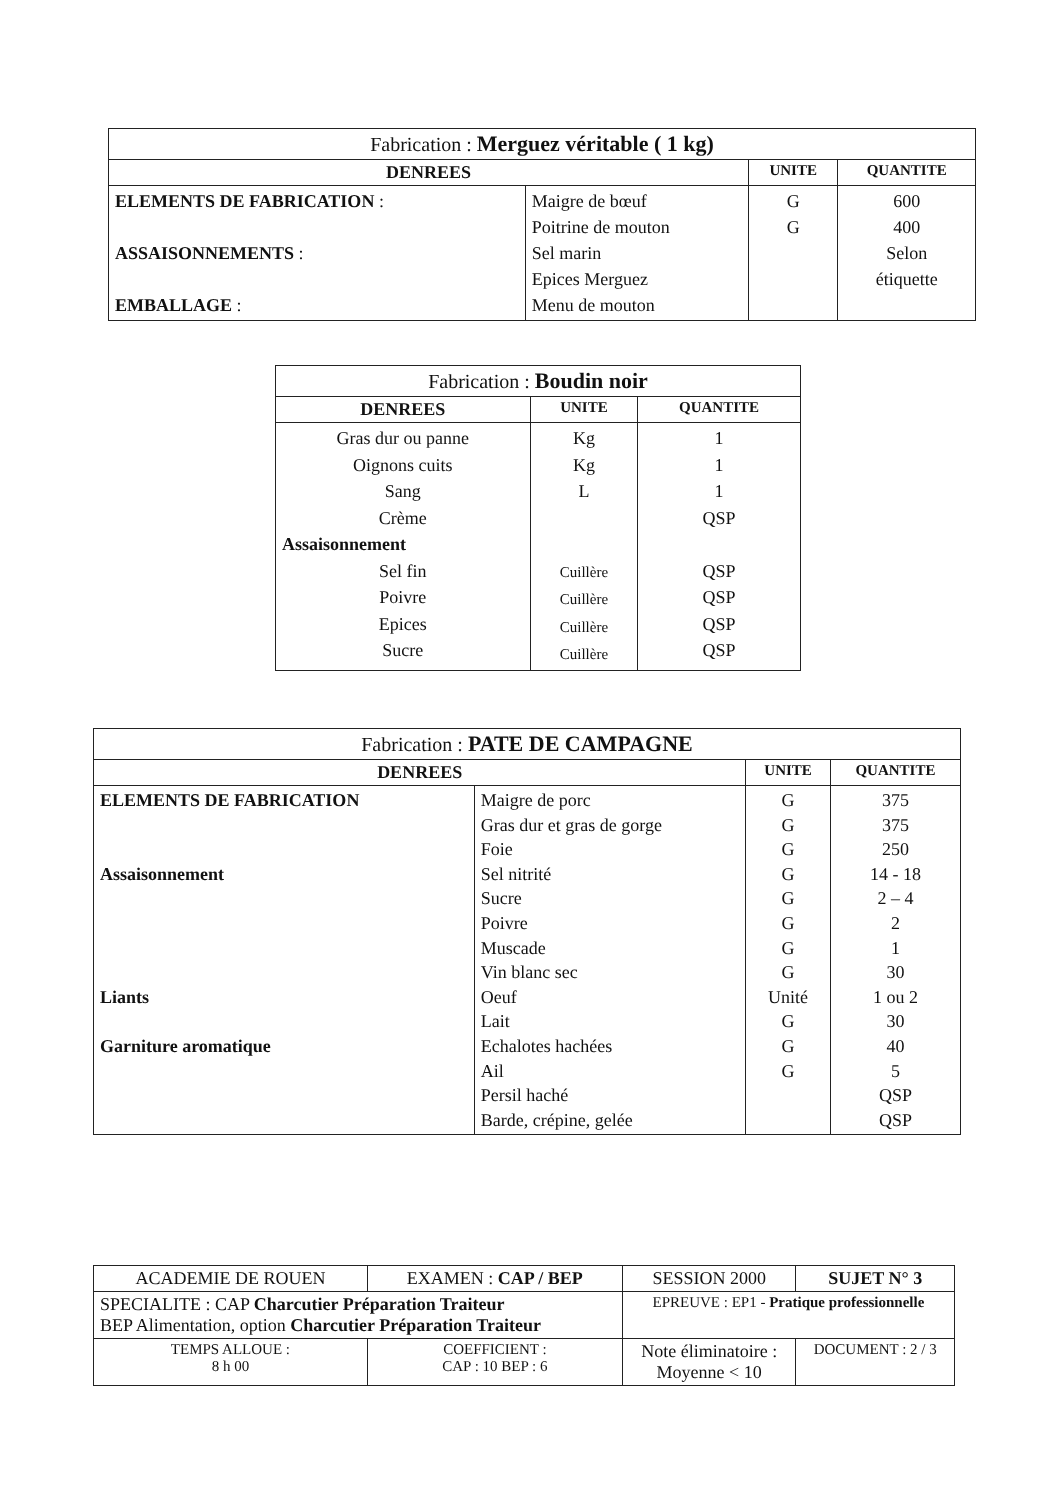| Fabrication : Merguez véritable ( 1 kg) | | | |
| DENREES | | UNITE | QUANTITE |
| ELEMENTS DE FABRICATION : ASSAISONNEMENTS : EMBALLAGE : | Maigre de bœuf Poitrine de mouton Sel marin Epices Merguez Menu de mouton | G G | 600 400 Selon étiquette |
| Fabrication : Boudin noir | | |
| DENREES | UNITE | QUANTITE |
| Gras dur ou panne Oignons cuits Sang Crème Assaisonnement Sel fin Poivre Epices Sucre | Kg Kg L Cuillère Cuillère Cuillère Cuillère | 1 1 1 QSP QSP QSP QSP QSP |
| Fabrication : PATE DE CAMPAGNE | | | |
| DENREES | | UNITE | QUANTITE |
| ELEMENTS DE FABRICATION Assaisonnement Liants Garniture aromatique | Maigre de porc Gras dur et gras de gorge Foie Sel nitrité Sucre Poivre Muscade Vin blanc sec Oeuf Lait Echalotes hachées Ail Persil haché Barde, crépine, gelée | G G G G G G G G Unité G G G | 375 375 250 14 - 18 2 – 4 2 1 30 1 ou 2 30 40 5 QSP QSP |
| ACADEMIE DE ROUEN | EXAMEN : CAP / BEP | SESSION 2000 | SUJET N° 3 |
| SPECIALITE : CAP Charcutier Préparation Traiteur BEP Alimentation, option Charcutier Préparation Traiteur | | EPREUVE : EP1 - Pratique professionnelle | |
| TEMPS ALLOUE : 8 h 00 | COEFFICIENT : CAP : 10 BEP : 6 | Note éliminatoire : Moyenne < 10 | DOCUMENT : 2 / 3 |